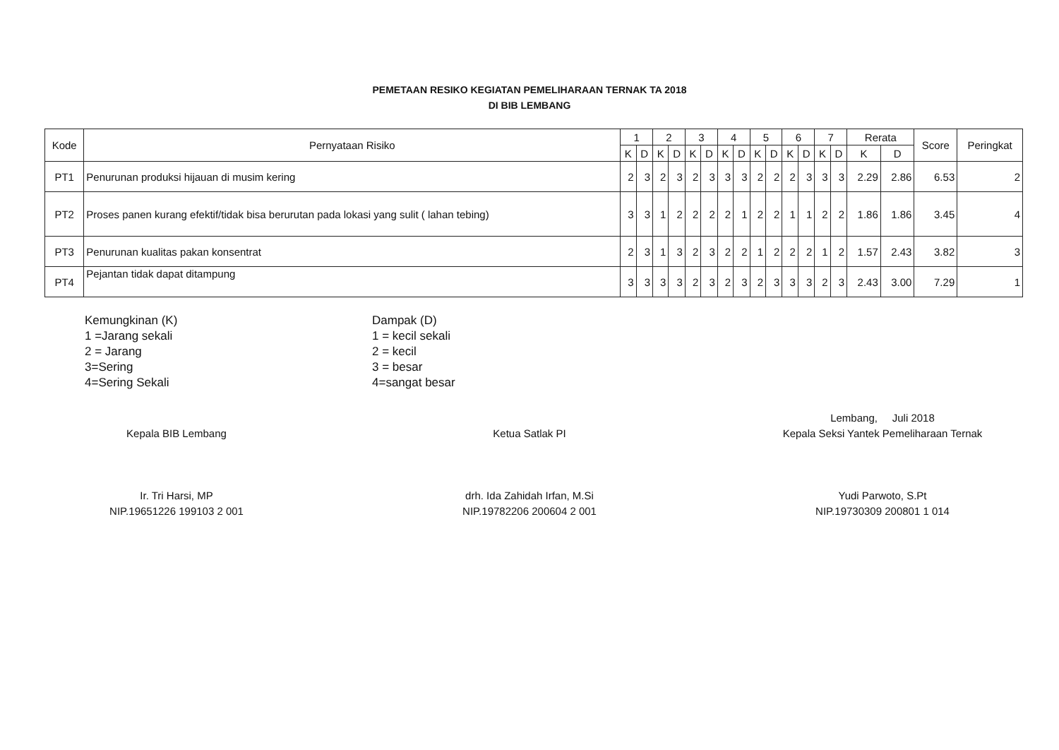PEMETAAN RESIKO KEGIATAN PEMELIHARAAN TERNAK TA 2018
DI BIB LEMBANG
| Kode | Pernyataan Risiko | 1 | | 2 | | 3 | | 4 | | 5 | | 6 | | 7 | | Rerata | | Score | Peringkat |
| --- | --- | --- | --- | --- | --- | --- | --- | --- | --- | --- | --- | --- | --- | --- | --- | --- | --- | --- | --- |
| | | K | D | K | D | K | D | K | D | K | D | K | D | K | D | K | D | | |
| PT1 | Penurunan produksi hijauan di musim kering | 2 | 3 | 2 | 3 | 2 | 3 | 3 | 3 | 2 | 2 | 2 | 3 | 3 | 3 | 2.29 | 2.86 | 6.53 | 2 |
| PT2 | Proses panen kurang efektif/tidak bisa berurutan pada lokasi yang sulit ( lahan tebing) | 3 | 3 | 1 | 2 | 2 | 2 | 2 | 1 | 2 | 2 | 1 | 1 | 2 | 2 | 1.86 | 1.86 | 3.45 | 4 |
| PT3 | Penurunan kualitas pakan konsentrat | 2 | 3 | 1 | 3 | 2 | 3 | 2 | 2 | 1 | 2 | 2 | 2 | 1 | 2 | 1.57 | 2.43 | 3.82 | 3 |
| PT4 | Pejantan tidak dapat ditampung | 3 | 3 | 3 | 3 | 2 | 3 | 2 | 3 | 2 | 3 | 3 | 3 | 2 | 3 | 2.43 | 3.00 | 7.29 | 1 |
Kemungkinan (K)
1 =Jarang sekali
2 = Jarang
3=Sering
4=Sering Sekali
Dampak (D)
1 = kecil sekali
2 = kecil
3 = besar
4=sangat besar
Kepala BIB Lembang
Ir. Tri Harsi, MP
NIP.19651226 199103 2 001
Ketua Satlak PI
drh. Ida Zahidah Irfan, M.Si
NIP.19782206 200604 2 001
Lembang, Juli 2018
Kepala Seksi Yantek Pemeliharaan Ternak
Yudi Parwoto, S.Pt
NIP.19730309 200801 1 014